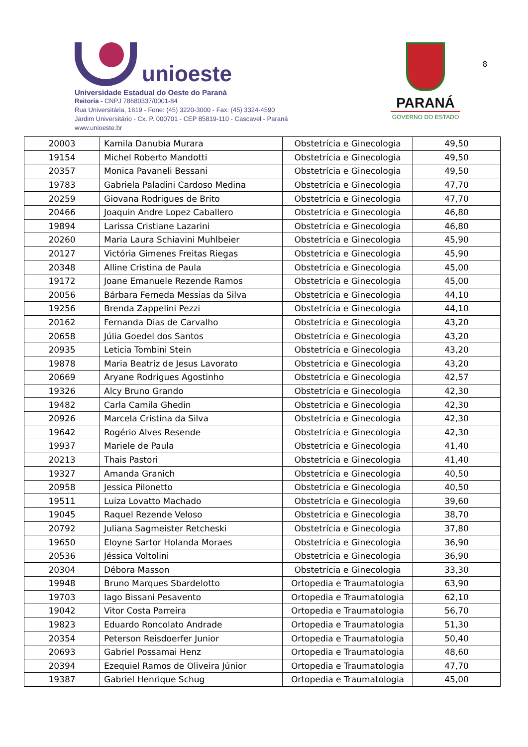unioeste
Universidade Estadual do Oeste do Paraná
Reitoria - CNPJ 78680337/0001-84
Rua Universitária, 1619 - Fone: (45) 3220-3000 - Fax: (45) 3324-4590
Jardim Universitário - Cx. P. 000701 - CEP 85819-110 - Cascavel - Paraná
www.unioeste.br
PARANÁ
GOVERNO DO ESTADO
8
| 20003 | Kamila Danubia Murara | Obstetrícia e Ginecologia | 49,50 |
| 19154 | Michel Roberto Mandotti | Obstetrícia e Ginecologia | 49,50 |
| 20357 | Monica Pavaneli Bessani | Obstetrícia e Ginecologia | 49,50 |
| 19783 | Gabriela Paladini Cardoso Medina | Obstetrícia e Ginecologia | 47,70 |
| 20259 | Giovana Rodrigues de Brito | Obstetrícia e Ginecologia | 47,70 |
| 20466 | Joaquin Andre Lopez Caballero | Obstetrícia e Ginecologia | 46,80 |
| 19894 | Larissa Cristiane Lazarini | Obstetrícia e Ginecologia | 46,80 |
| 20260 | Maria Laura Schiavini Muhlbeier | Obstetrícia e Ginecologia | 45,90 |
| 20127 | Victória Gimenes Freitas Riegas | Obstetrícia e Ginecologia | 45,90 |
| 20348 | Alline Cristina de Paula | Obstetrícia e Ginecologia | 45,00 |
| 19172 | Joane Emanuele Rezende Ramos | Obstetrícia e Ginecologia | 45,00 |
| 20056 | Bárbara Ferneda Messias da Silva | Obstetrícia e Ginecologia | 44,10 |
| 19256 | Brenda Zappelini Pezzi | Obstetrícia e Ginecologia | 44,10 |
| 20162 | Fernanda Dias de Carvalho | Obstetrícia e Ginecologia | 43,20 |
| 20658 | Júlia Goedel dos Santos | Obstetrícia e Ginecologia | 43,20 |
| 20935 | Leticia Tombini Stein | Obstetrícia e Ginecologia | 43,20 |
| 19878 | Maria Beatriz de Jesus Lavorato | Obstetrícia e Ginecologia | 43,20 |
| 20669 | Aryane Rodrigues Agostinho | Obstetrícia e Ginecologia | 42,57 |
| 19326 | Alcy Bruno Grando | Obstetrícia e Ginecologia | 42,30 |
| 19482 | Carla Camila Ghedin | Obstetrícia e Ginecologia | 42,30 |
| 20926 | Marcela Cristina da Silva | Obstetrícia e Ginecologia | 42,30 |
| 19642 | Rogério Alves Resende | Obstetrícia e Ginecologia | 42,30 |
| 19937 | Mariele de Paula | Obstetrícia e Ginecologia | 41,40 |
| 20213 | Thais Pastori | Obstetrícia e Ginecologia | 41,40 |
| 19327 | Amanda Granich | Obstetrícia e Ginecologia | 40,50 |
| 20958 | Jessica Pilonetto | Obstetrícia e Ginecologia | 40,50 |
| 19511 | Luiza Lovatto Machado | Obstetrícia e Ginecologia | 39,60 |
| 19045 | Raquel Rezende Veloso | Obstetrícia e Ginecologia | 38,70 |
| 20792 | Juliana Sagmeister Retcheski | Obstetrícia e Ginecologia | 37,80 |
| 19650 | Eloyne Sartor Holanda Moraes | Obstetrícia e Ginecologia | 36,90 |
| 20536 | Jéssica Voltolini | Obstetrícia e Ginecologia | 36,90 |
| 20304 | Débora Masson | Obstetrícia e Ginecologia | 33,30 |
| 19948 | Bruno Marques Sbardelotto | Ortopedia e Traumatologia | 63,90 |
| 19703 | Iago Bissani Pesavento | Ortopedia e Traumatologia | 62,10 |
| 19042 | Vitor Costa Parreira | Ortopedia e Traumatologia | 56,70 |
| 19823 | Eduardo Roncolato Andrade | Ortopedia e Traumatologia | 51,30 |
| 20354 | Peterson Reisdoerfer Junior | Ortopedia e Traumatologia | 50,40 |
| 20693 | Gabriel Possamai Henz | Ortopedia e Traumatologia | 48,60 |
| 20394 | Ezequiel Ramos de Oliveira Júnior | Ortopedia e Traumatologia | 47,70 |
| 19387 | Gabriel Henrique Schug | Ortopedia e Traumatologia | 45,00 |